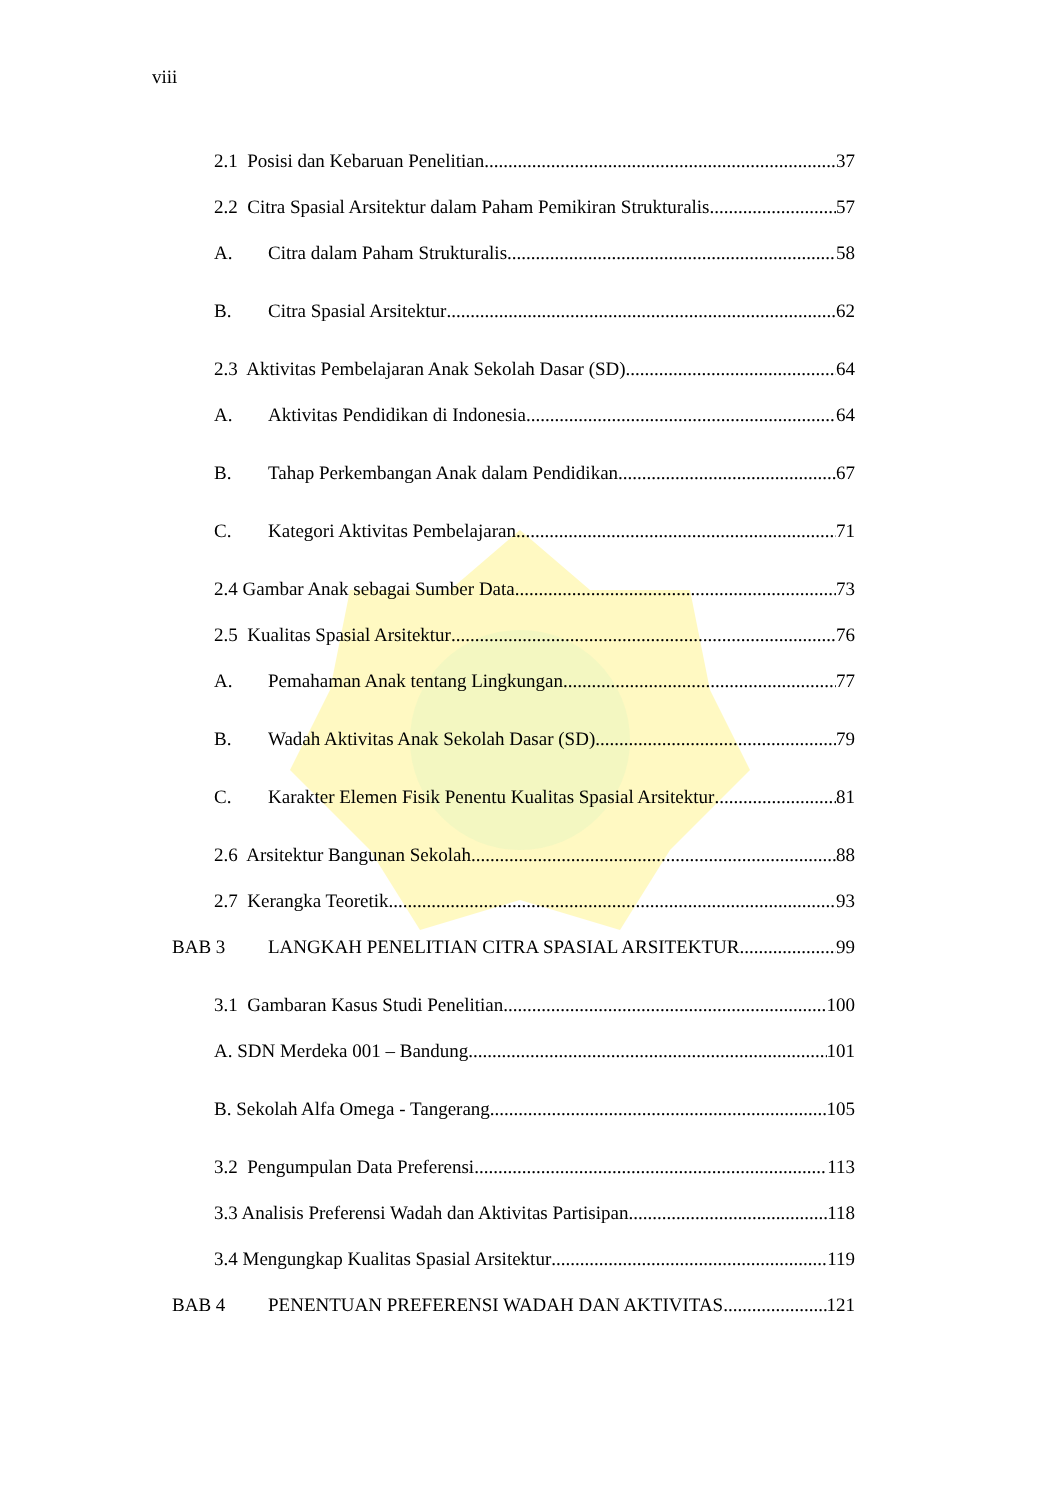viii
2.1 Posisi dan Kebaruan Penelitian 37
2.2 Citra Spasial Arsitektur dalam Paham Pemikiran Strukturalis 57
A. Citra dalam Paham Strukturalis 58
B. Citra Spasial Arsitektur 62
2.3 Aktivitas Pembelajaran Anak Sekolah Dasar (SD) 64
A. Aktivitas Pendidikan di Indonesia 64
B. Tahap Perkembangan Anak dalam Pendidikan 67
C. Kategori Aktivitas Pembelajaran 71
2.4 Gambar Anak sebagai Sumber Data 73
2.5 Kualitas Spasial Arsitektur 76
A. Pemahaman Anak tentang Lingkungan 77
B. Wadah Aktivitas Anak Sekolah Dasar (SD) 79
C. Karakter Elemen Fisik Penentu Kualitas Spasial Arsitektur 81
2.6 Arsitektur Bangunan Sekolah 88
2.7 Kerangka Teoretik 93
BAB 3 LANGKAH PENELITIAN CITRA SPASIAL ARSITEKTUR 99
3.1 Gambaran Kasus Studi Penelitian 100
A. SDN Merdeka 001 – Bandung 101
B. Sekolah Alfa Omega - Tangerang 105
3.2 Pengumpulan Data Preferensi 113
3.3 Analisis Preferensi Wadah dan Aktivitas Partisipan 118
3.4 Mengungkap Kualitas Spasial Arsitektur 119
BAB 4 PENENTUAN PREFERENSI WADAH DAN AKTIVITAS 121